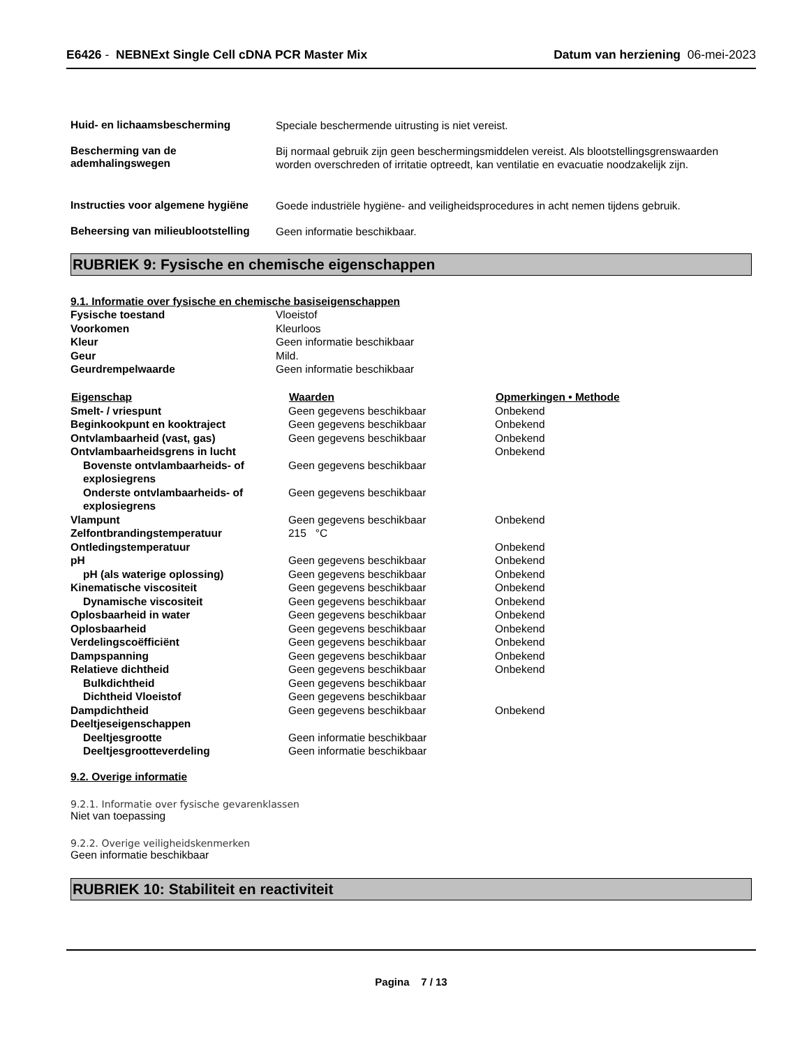E6426 - NEBNExt Single Cell cDNA PCR Master Mix
Datum van herziening 06-mei-2023
Huid- en lichaamsbescherming
Speciale beschermende uitrusting is niet vereist.
Bescherming van de ademhalingswegen
Bij normaal gebruik zijn geen beschermingsmiddelen vereist. Als blootstellingsgrenswaarden worden overschreden of irritatie optreedt, kan ventilatie en evacuatie noodzakelijk zijn.
Instructies voor algemene hygiëne
Goede industriële hygiëne- and veiligheidsprocedures in acht nemen tijdens gebruik.
Beheersing van milieublootstelling
Geen informatie beschikbaar.
RUBRIEK 9: Fysische en chemische eigenschappen
9.1. Informatie over fysische en chemische basiseigenschappen
| Fysische toestand | Vloeistof |
| Voorkomen | Kleurloos |
| Kleur | Geen informatie beschikbaar |
| Geur | Mild. |
| Geurdrempelwaarde | Geen informatie beschikbaar |
| Eigenschap | Waarden | Opmerkingen • Methode |
| --- | --- | --- |
| Smelt- / vriespunt | Geen gegevens beschikbaar | Onbekend |
| Beginkookpunt en kooktraject | Geen gegevens beschikbaar | Onbekend |
| Ontvlambaarheid (vast, gas) | Geen gegevens beschikbaar | Onbekend |
| Ontvlambaarheidsgrens in lucht | | Onbekend |
| Bovenste ontvlambaarheids- of explosiegrens | Geen gegevens beschikbaar | |
| Onderste ontvlambaarheids- of explosiegrens | Geen gegevens beschikbaar | |
| Vlampunt | Geen gegevens beschikbaar | Onbekend |
| Zelfontbrandingstemperatuur | 215 °C | |
| Ontledingstemperatuur | | Onbekend |
| pH | Geen gegevens beschikbaar | Onbekend |
| pH (als waterige oplossing) | Geen gegevens beschikbaar | Onbekend |
| Kinematische viscositeit | Geen gegevens beschikbaar | Onbekend |
| Dynamische viscositeit | Geen gegevens beschikbaar | Onbekend |
| Oplosbaarheid in water | Geen gegevens beschikbaar | Onbekend |
| Oplosbaarheid | Geen gegevens beschikbaar | Onbekend |
| Verdelingscoëfficiënt | Geen gegevens beschikbaar | Onbekend |
| Dampspanning | Geen gegevens beschikbaar | Onbekend |
| Relatieve dichtheid | Geen gegevens beschikbaar | Onbekend |
| Bulkdichtheid | Geen gegevens beschikbaar | |
| Dichtheid Vloeistof | Geen gegevens beschikbaar | |
| Dampdichtheid | Geen gegevens beschikbaar | Onbekend |
| Deeltjeseigenschappen | | |
| Deeltjesgrootte | Geen informatie beschikbaar | |
| Deeltjesgrootteverdeling | Geen informatie beschikbaar | |
9.2. Overige informatie
9.2.1. Informatie over fysische gevarenklassen
Niet van toepassing
9.2.2. Overige veiligheidskenmerken
Geen informatie beschikbaar
RUBRIEK 10: Stabiliteit en reactiviteit
Pagina 7 / 13